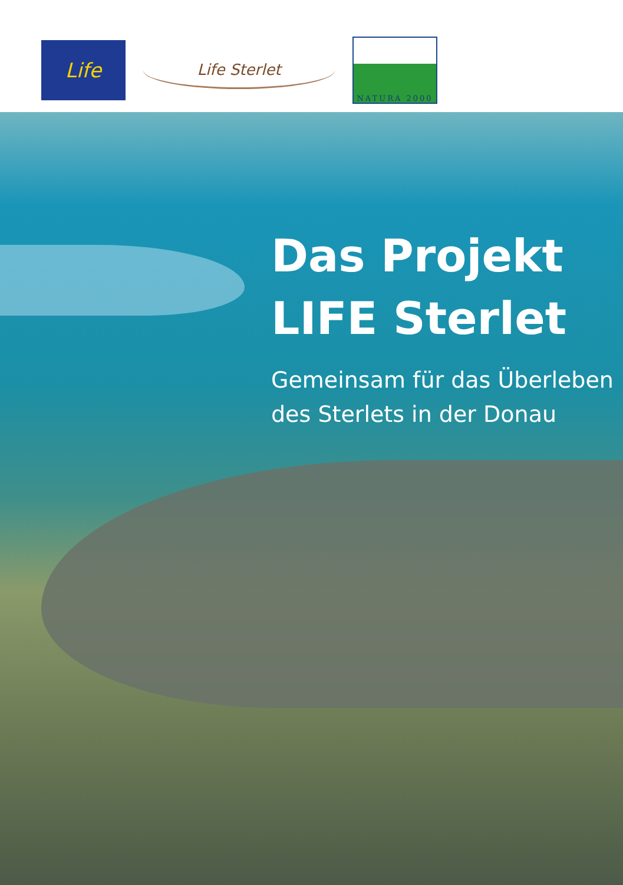Life
Life Sterlet
NATURA 2000
Das Projekt
LIFE Sterlet
Gemeinsam für das Überleben
des Sterlets in der Donau